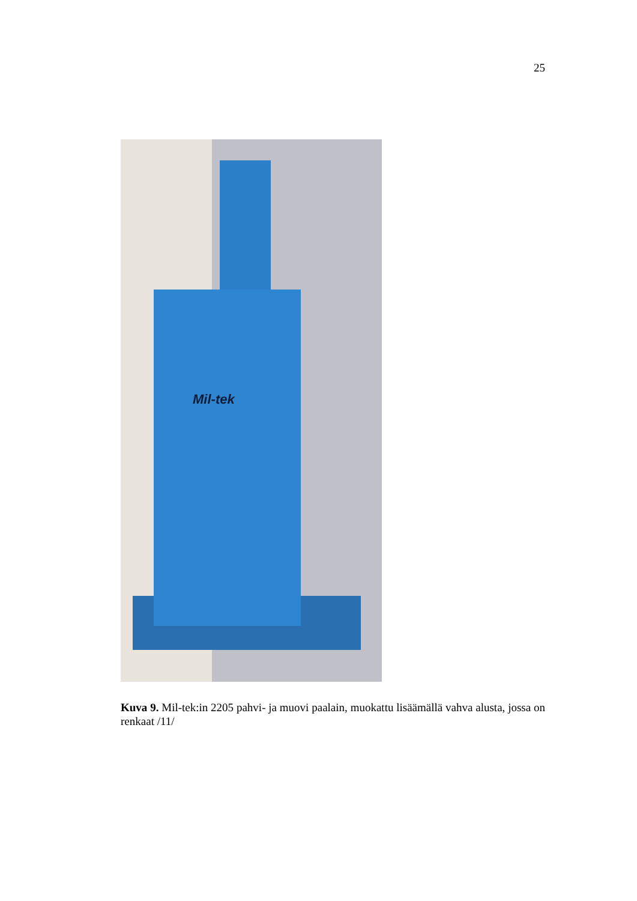25
Mil-tek
Kuva 9. Mil-tek:in 2205 pahvi- ja muovi paalain, muokattu lisäämällä vahva alusta, jossa on renkaat /11/